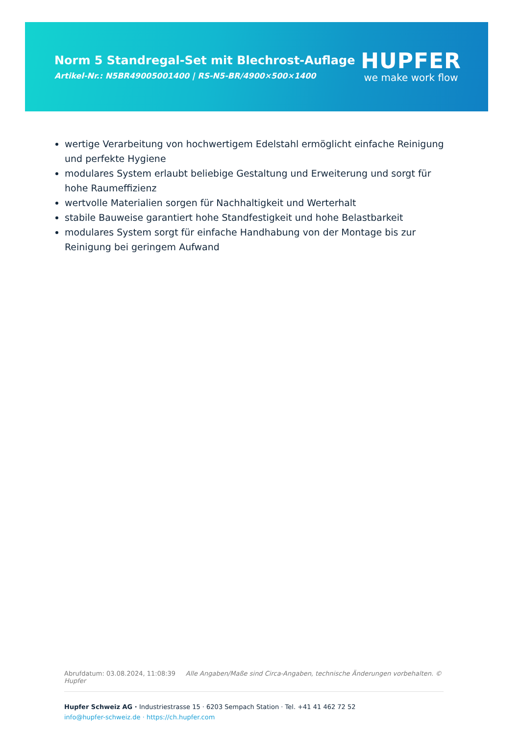Norm 5 Standregal-Set mit Blechrost-Auflage
Artikel-Nr.: N5BR49005001400 | RS-N5-BR/4900×500×1400
HUPFER
we make work flow
wertige Verarbeitung von hochwertigem Edelstahl ermöglicht einfache Reinigung und perfekte Hygiene
modulares System erlaubt beliebige Gestaltung und Erweiterung und sorgt für hohe Raumeffizienz
wertvolle Materialien sorgen für Nachhaltigkeit und Werterhalt
stabile Bauweise garantiert hohe Standfestigkeit und hohe Belastbarkeit
modulares System sorgt für einfache Handhabung von der Montage bis zur Reinigung bei geringem Aufwand
Abrufdatum: 03.08.2024, 11:08:39 Alle Angaben/Maße sind Circa-Angaben, technische Änderungen vorbehalten. © Hupfer
Hupfer Schweiz AG · Industriestrasse 15 · 6203 Sempach Station · Tel. +41 41 462 72 52
info@hupfer-schweiz.de · https://ch.hupfer.com